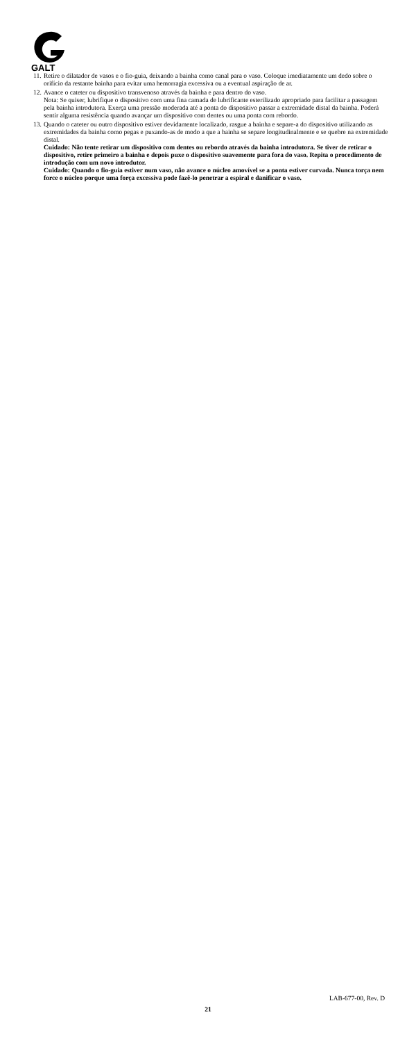GALT
11. Retire o dilatador de vasos e o fio-guia, deixando a bainha como canal para o vaso. Coloque imediatamente um dedo sobre o orifício da restante bainha para evitar uma hemorragia excessiva ou a eventual aspiração de ar.
12. Avance o cateter ou dispositivo transvenoso através da bainha e para dentro do vaso.
Nota: Se quiser, lubrifique o dispositivo com uma fina camada de lubrificante esterilizado apropriado para facilitar a passagem pela bainha introdutora. Exerça uma pressão moderada até a ponta do dispositivo passar a extremidade distal da bainha. Poderá sentir alguma resistência quando avançar um dispositivo com dentes ou uma ponta com rebordo.
13. Quando o cateter ou outro dispositivo estiver devidamente localizado, rasgue a bainha e separe-a do dispositivo utilizando as extremidades da bainha como pegas e puxando-as de modo a que a bainha se separe longitudinalmente e se quebre na extremidade distal.
Cuidado: Não tente retirar um dispositivo com dentes ou rebordo através da bainha introdutora. Se tiver de retirar o dispositivo, retire primeiro a bainha e depois puxe o dispositivo suavemente para fora do vaso. Repita o procedimento de introdução com um novo introdutor.
Cuidado: Quando o fio-guia estiver num vaso, não avance o núcleo amovível se a ponta estiver curvada. Nunca torça nem force o núcleo porque uma força excessiva pode fazê-lo penetrar a espiral e danificar o vaso.
LAB-677-00, Rev. D
21